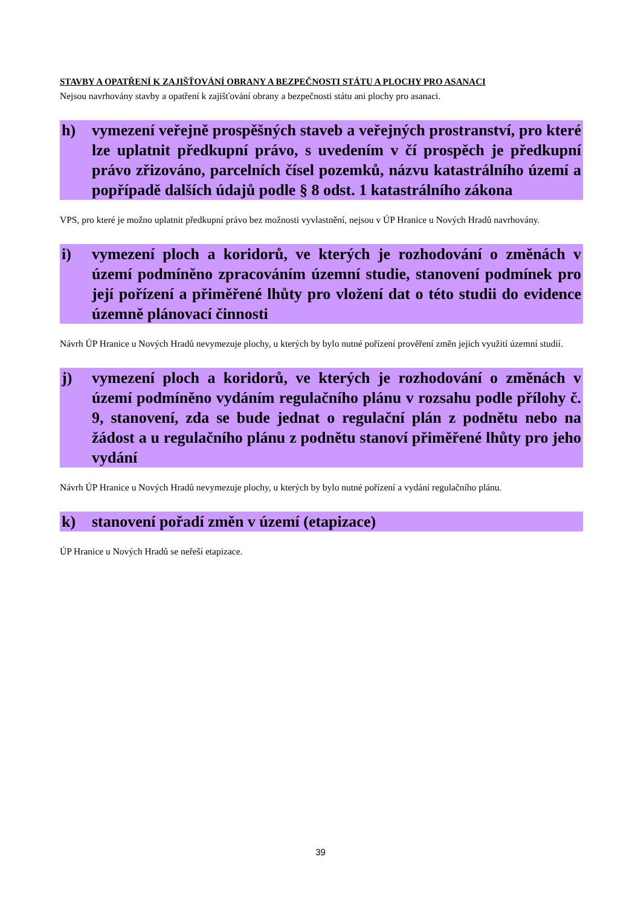STAVBY A OPATŘENÍ K ZAJIŠŤOVÁNÍ OBRANY A BEZPEČNOSTI STÁTU A PLOCHY PRO ASANACI
Nejsou navrhovány stavby a opatření k zajišťování obrany a bezpečnosti státu ani plochy pro asanaci.
h) vymezení veřejně prospěšných staveb a veřejných prostranství, pro které lze uplatnit předkupní právo, s uvedením v čí prospěch je předkupní právo zřizováno, parcelních čísel pozemků, názvu katastrálního území a popřípadě dalších údajů podle § 8 odst. 1 katastrálního zákona
VPS, pro které je možno uplatnit předkupní právo bez možnosti vyvlastnění, nejsou v ÚP Hranice u Nových Hradů navrhovány.
i) vymezení ploch a koridorů, ve kterých je rozhodování o změnách v území podmíněno zpracováním územní studie, stanovení podmínek pro její pořízení a přiměřené lhůty pro vložení dat o této studii do evidence územně plánovací činnosti
Návrh ÚP Hranice u Nových Hradů nevymezuje plochy, u kterých by bylo nutné pořízení prověření změn jejich využití územní studií.
j) vymezení ploch a koridorů, ve kterých je rozhodování o změnách v území podmíněno vydáním regulačního plánu v rozsahu podle přílohy č. 9, stanovení, zda se bude jednat o regulační plán z podnětu nebo na žádost a u regulačního plánu z podnětu stanoví přiměřené lhůty pro jeho vydání
Návrh ÚP Hranice u Nových Hradů nevymezuje plochy, u kterých by bylo nutné pořízení a vydání regulačního plánu.
k) stanovení pořadí změn v území (etapizace)
ÚP Hranice u Nových Hradů se neřeší etapizace.
39